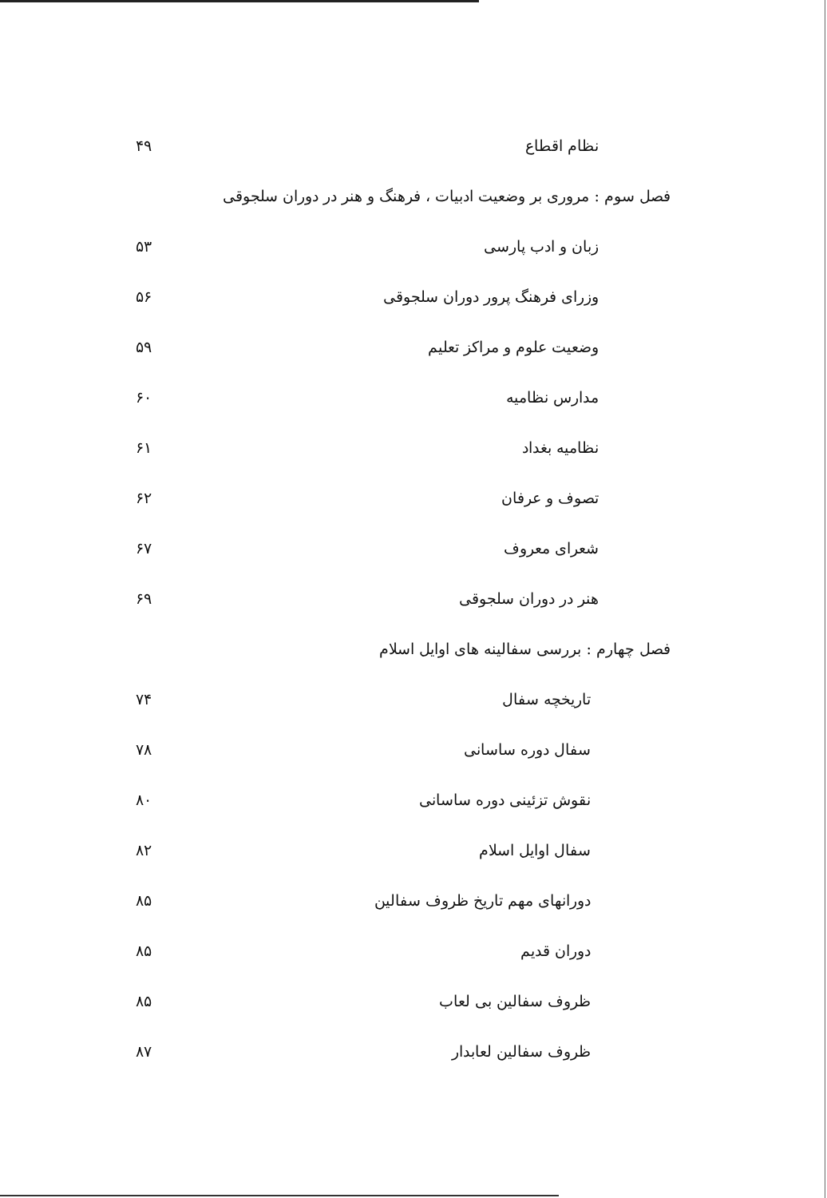نظام اقطاع ۴۹
فصل سوم : مروری بر وضعیت ادبیات ، فرهنگ و هنر در دوران سلجوقی
زبان و ادب پارسی ۵۳
وزرای فرهنگ پرور دوران سلجوقی ۵۶
وضعیت علوم و مراکز تعلیم ۵۹
مدارس نظامیه ۶۰
نظامیه بغداد ۶۱
تصوف و عرفان ۶۲
شعرای معروف ۶۷
هنر در دوران سلجوقی ۶۹
فصل چهارم : بررسی سفالینه های اوایل اسلام
تاریخچه سفال ۷۴
سفال دوره ساسانی ۷۸
نقوش تزئینی دوره ساسانی ۸۰
سفال اوایل اسلام ۸۲
دورانهای مهم تاریخ ظروف سفالین ۸۵
دوران قدیم ۸۵
ظروف سفالین بی لعاب ۸۵
ظروف سفالین لعابدار ۸۷